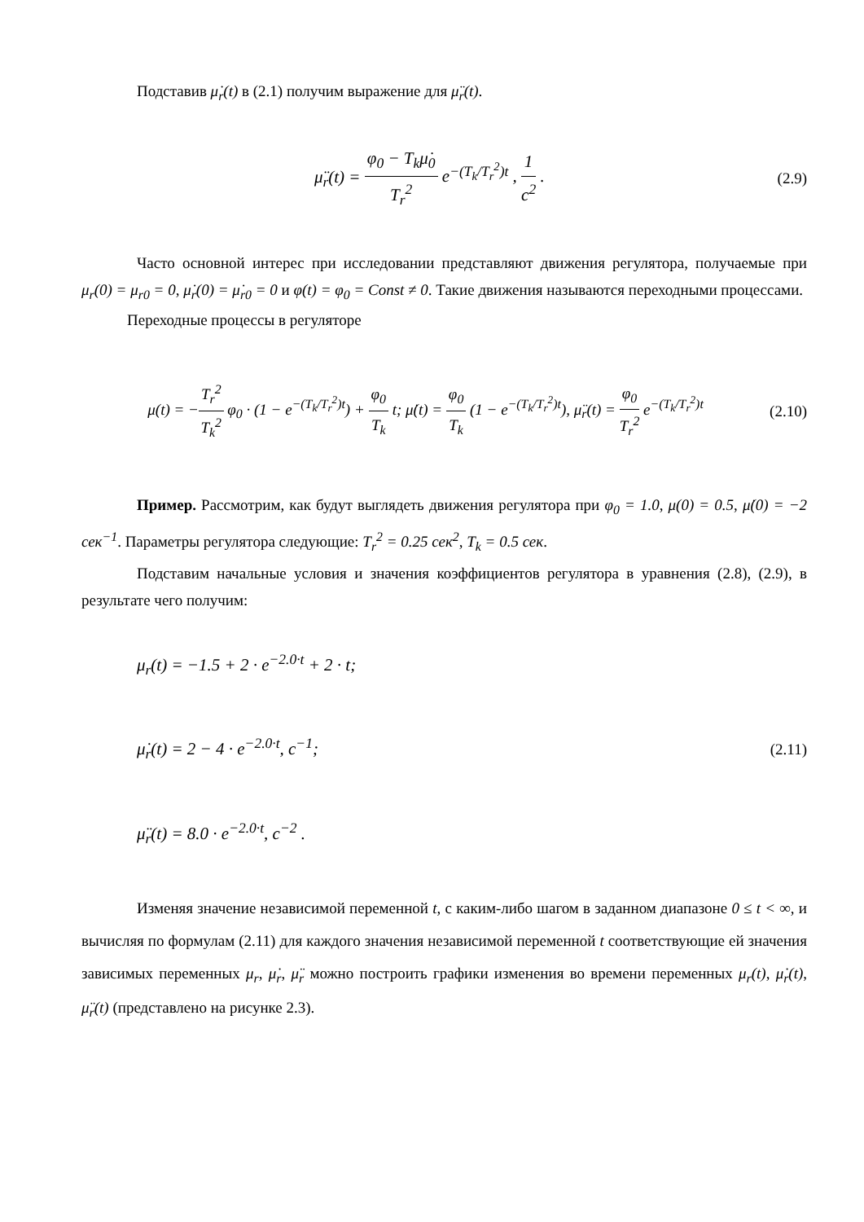Подставив μ̇<sub>r</sub>(t) в (2.1) получим выражение для μ̈<sub>r</sub>(t).
μ̈<sub>r</sub>(t) = φ<sub>0</sub> − T<sub>k</sub>μ̇<sub>0</sub> T<sub>r</sub><sup>2</sup> e<sup>−(T<sub>k</sub>/T<sub>r</sub><sup>2</sup>)t</sup> , 1 c<sup>2</sup> .
(2.9)
Часто основной интерес при исследовании представляют движения регулятора, получаемые при μ<sub>r</sub>(0) = μ<sub>r0</sub> = 0, μ̇<sub>r</sub>(0) = μ̇<sub>r0</sub> = 0 и φ(t) = φ<sub>0</sub> = Const ≠ 0. Такие движения называются переходными процессами.
Переходные процессы в регуляторе
μ(t) = −T<sub>r</sub><sup>2</sup> T<sub>k</sub><sup>2</sup> φ<sub>0</sub> · (1 − e<sup>−(T<sub>k</sub>/T<sub>r</sub><sup>2</sup>)t</sup>) + φ<sub>0</sub> T<sub>k</sub> t; μ̇(t) = φ<sub>0</sub> T<sub>k</sub> (1 − e<sup>−(T<sub>k</sub>/T<sub>r</sub><sup>2</sup>)t</sup>), μ̈<sub>r</sub>(t) = φ<sub>0</sub> T<sub>r</sub><sup>2</sup> e<sup>−(T<sub>k</sub>/T<sub>r</sub><sup>2</sup>)t</sup>
(2.10)
Пример. Рассмотрим, как будут выглядеть движения регулятора при φ<sub>0</sub> = 1.0, μ(0) = 0.5, μ̇(0) = −2 сек<sup>−1</sup>. Параметры регулятора следующие: T<sub>r</sub><sup>2</sup> = 0.25 сек<sup>2</sup>, T<sub>k</sub> = 0.5 сек.
Подставим начальные условия и значения коэффициентов регулятора в уравнения (2.8), (2.9), в результате чего получим:
μ<sub>r</sub>(t) = −1.5 + 2 · e<sup>−2.0·t</sup> + 2 · t;
μ̇<sub>r</sub>(t) = 2 − 4 · e<sup>−2.0·t</sup>, c<sup>−1</sup>; (2.11)
μ̈<sub>r</sub>(t) = 8.0 · e<sup>−2.0·t</sup>, c<sup>−2</sup> .
Изменяя значение независимой переменной t, с каким-либо шагом в заданном диапазоне 0 ≤ t < ∞, и вычисляя по формулам (2.11) для каждого значения независимой переменной t соответствующие ей значения зависимых переменных μ<sub>r</sub>, μ̇<sub>r</sub>, μ̈<sub>r</sub> можно построить графики изменения во времени переменных μ<sub>r</sub>(t), μ̇<sub>r</sub>(t), μ̈<sub>r</sub>(t) (представлено на рисунке 2.3).